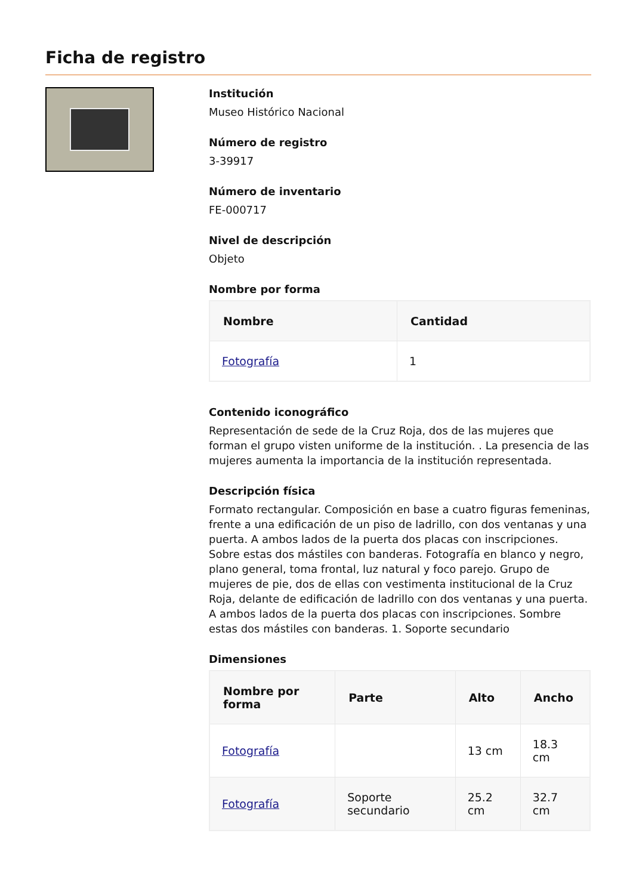Ficha de registro
Institución
Museo Histórico Nacional
Número de registro
3-39917
Número de inventario
FE-000717
Nivel de descripción
Objeto
Nombre por forma
| Nombre | Cantidad |
| --- | --- |
| Fotografía | 1 |
Contenido iconográfico
Representación de sede de la Cruz Roja, dos de las mujeres que forman el grupo visten uniforme de la institución. . La presencia de las mujeres aumenta la importancia de la institución representada.
Descripción física
Formato rectangular. Composición en base a cuatro figuras femeninas, frente a una edificación de un piso de ladrillo, con dos ventanas y una puerta. A ambos lados de la puerta dos placas con inscripciones. Sobre estas dos mástiles con banderas. Fotografía en blanco y negro, plano general, toma frontal, luz natural y foco parejo. Grupo de mujeres de pie, dos de ellas con vestimenta institucional de la Cruz Roja, delante de edificación de ladrillo con dos ventanas y una puerta. A ambos lados de la puerta dos placas con inscripciones. Sombre estas dos mástiles con banderas. 1. Soporte secundario
Dimensiones
| Nombre por forma | Parte | Alto | Ancho |
| --- | --- | --- | --- |
| Fotografía | | 13 cm | 18.3 cm |
| Fotografía | Soporte secundario | 25.2 cm | 32.7 cm |